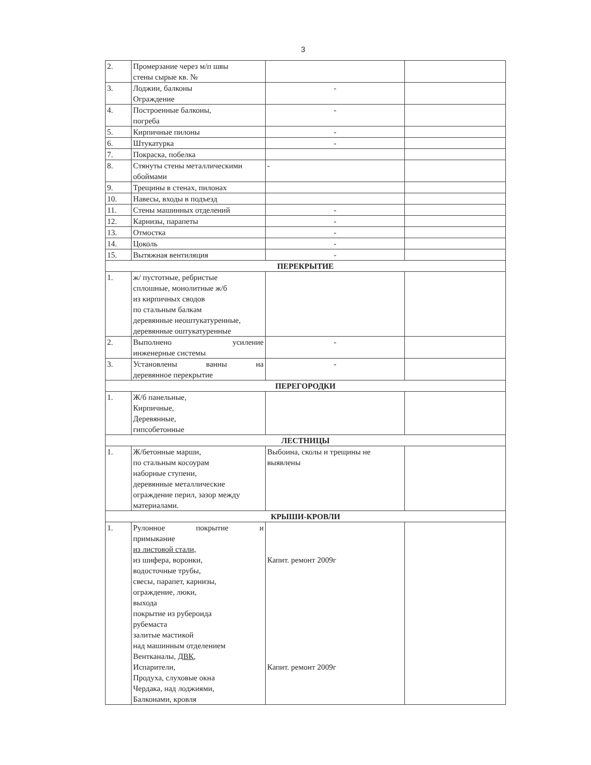3
| 2. | Промерзание через м/п швы стены сырые кв. № | | |
| 3. | Лоджии, балконы Ограждение | - | |
| 4. | Построенные балконы, погреба | - | |
| 5. | Кирпичные пилоны | - | |
| 6. | Штукатурка | - | |
| 7. | Покраска, побелка | | |
| 8. | Стянуты стены металлическими обоймами | - | |
| 9. | Трещины в стенах, пилонах | | |
| 10. | Навесы, входы в подъезд | | |
| 11. | Стены машинных отделений | - | |
| 12. | Карнизы, парапеты | - | |
| 13. | Отмостка | - | |
| 14. | Цоколь | - | |
| 15. | Вытяжная вентиляция | - | |
| ПЕРЕКРЫТИЕ | | | |
| 1. | ж/ пустотные, ребристые сплошные, монолитные ж/б из кирпичных сводов по стальным балкам деревянные неоштукатуренные, деревянные оштукатуренные | | |
| 2. | Выполнено усиление инженерные системы | - | |
| 3. | Установлены ванны на деревянное перекрытие | - | |
| ПЕРЕГОРОДКИ | | | |
| 1. | Ж/б панельные, Кирпичные, Деревянные, гипсобетонные | | |
| ЛЕСТНИЦЫ | | | |
| 1. | Ж/бетонные марши, по стальным косоурам наборные ступени, деревянные металлические ограждение перил, зазор между материалами. | Выбоина, сколы и трещины не выявлены | |
| КРЫШИ-КРОВЛИ | | | |
| 1. | Рулонное покрытие и примыкание из листовой стали, из шифера, воронки, водосточные трубы, свесы, парапет, карнизы, ограждение, люки, выхода покрытие из рубероида рубемаста залитые мастикой над машинным отделением Вентканалы, ДВК , Испарители, Продуха, слуховые окна Чердака, над лоджиями, Балконами, кровля | Капит. ремонт 2009г Капит. ремонт 2009г | |